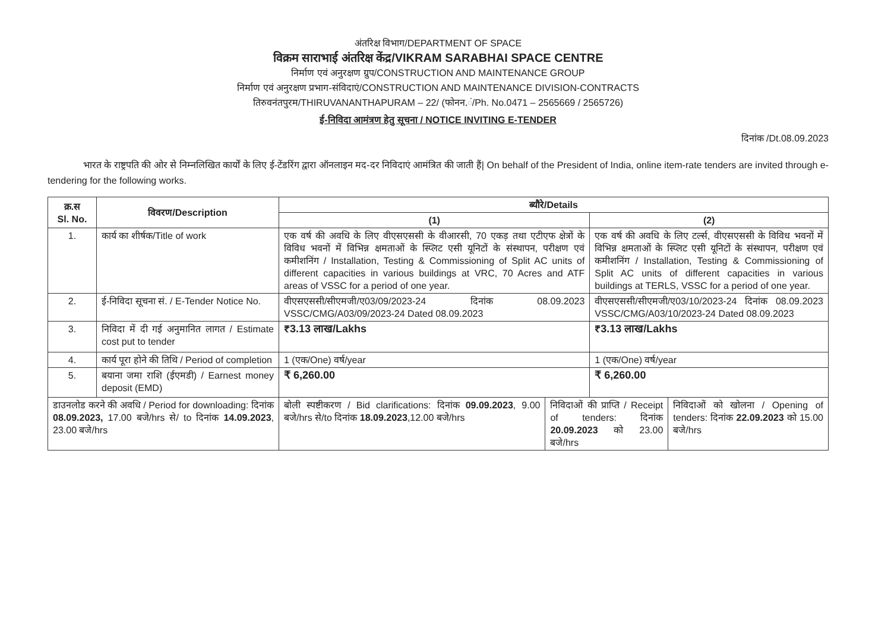अंतरिक्ष विभाग/DEPARTMENT OF SPACE
विक्रम साराभाई अंतरिक्ष केंद्र/VIKRAM SARABHAI SPACE CENTRE
निर्माण एवं अनुरक्षण ग्रुप/CONSTRUCTION AND MAINTENANCE GROUP
निर्माण एवं अनुरक्षण प्रभाग-संविदाएं/CONSTRUCTION AND MAINTENANCE DIVISION-CONTRACTS
तिरुवनंतपुरम/THIRUVANANTHAPURAM – 22/ (फोनन.ं/Ph. No.0471 – 2565669 / 2565726)
ई-निविदा आमंत्रण हेतु सूचना / NOTICE INVITING E-TENDER
दिनांक /Dt.08.09.2023
भारत के राष्ट्रपति की ओर से निम्नलिखित कार्यों के लिए ई-टेंडरिंग द्वारा ऑनलाइन मद-दर निविदाएं आमंत्रित की जाती हैं| On behalf of the President of India, online item-rate tenders are invited through e-tendering for the following works.
| क्र.स Sl. No. | विवरण/Description | ब्यौरे/Details | | | |
| --- | --- | --- | --- | --- | --- |
| | | (1) | | (2) | |
| 1. | कार्य का शीर्षक/Title of work | एक वर्ष की अवधि के लिए वीएसएससी के वीआरसी, 70 एकड़ तथा एटीएफ क्षेत्रों के विविध भवनों में विभिन्न क्षमताओं के स्प्लिट एसी यूनिटों के संस्थापन, परीक्षण एवं कमीशनिंग / Installation, Testing & Commissioning of Split AC units of different capacities in various buildings at VRC, 70 Acres and ATF areas of VSSC for a period of one year. | | एक वर्ष की अवधि के लिए टर्ल्स, वीएसएससी के विविध भवनों में विभिन्न क्षमताओं के स्प्लिट एसी यूनिटों के संस्थापन, परीक्षण एवं कमीशनिंग / Installation, Testing & Commissioning of Split AC units of different capacities in various buildings at TERLS, VSSC for a period of one year. | |
| 2. | ई-निविदा सूचना सं. / E-Tender Notice No. | वीएसएससी/सीएमजी/ए03/09/2023-24 दिनांक 08.09.2023 VSSC/CMG/A03/09/2023-24 Dated 08.09.2023 | | वीएसएससी/सीएमजी/ए03/10/2023-24 दिनांक 08.09.2023 VSSC/CMG/A03/10/2023-24 Dated 08.09.2023 | |
| 3. | निविदा में दी गई अनुमानित लागत / Estimate cost put to tender | ₹3.13 लाख/Lakhs | | ₹3.13 लाख/Lakhs | |
| 4. | कार्य पूरा होने की तिथि / Period of completion | 1 (एक/One) वर्ष/year | | 1 (एक/One) वर्ष/year | |
| 5. | बयाना जमा राशि (ईएमडी) / Earnest money deposit (EMD) | ₹ 6,260.00 | | ₹ 6,260.00 | |
| डाउनलोड करने की अवधि / Period for downloading: दिनांक 08.09.2023, 17.00 बजे/hrs से/ to दिनांक 14.09.2023 , 23.00 बजे/hrs | | बोली स्पष्टीकरण / Bid clarifications: दिनांक 09.09.2023 , 9.00 बजे/hrs से/to दिनांक 18.09.2023 ,12.00 बजे/hrs | निविदाओं की प्राप्ति / Receipt of tenders: दिनांक 20.09.2023 को 23.00 बजे/hrs | | निविदाओं को खोलना / Opening of tenders: दिनांक 22.09.2023 को 15.00 बजे/hrs |